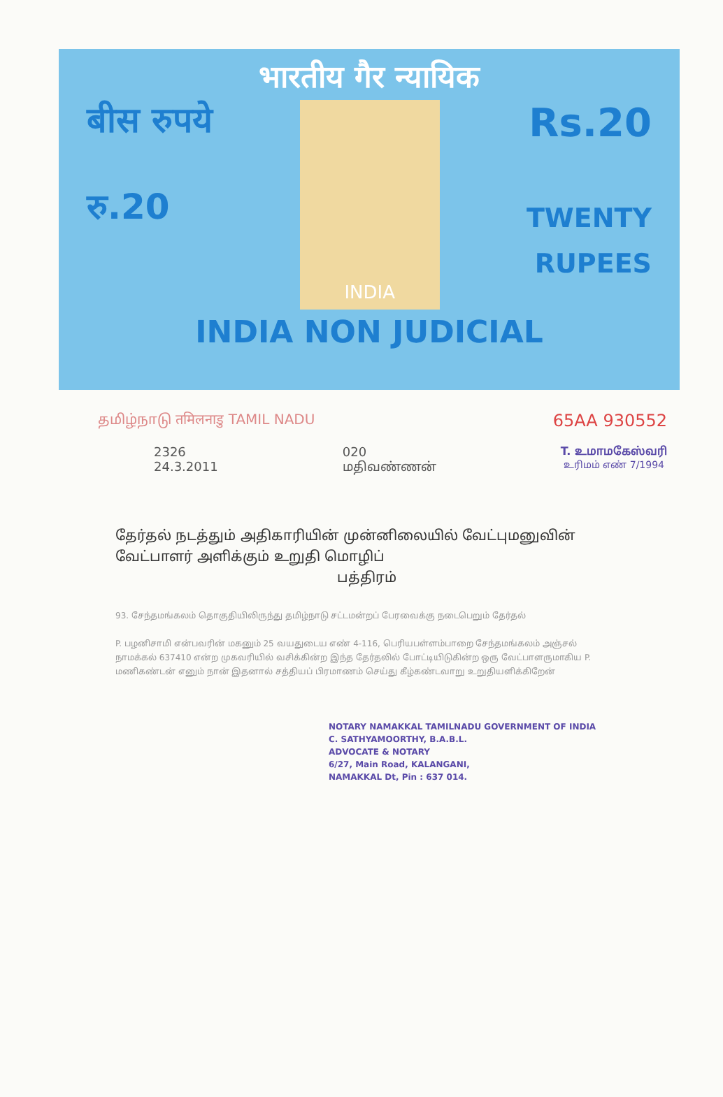भारतीय गैर न्यायिक
बीस रुपये
रु.20
INDIA
Rs.20
TWENTY
RUPEES
INDIA NON JUDICIAL
தமிழ்நாடு तमिलनाडु TAMIL NADU
65AA 930552
2326
24.3.2011
020
மதிவண்ணன்
T. உமாமகேஸ்வரி
உரிமம் எண் 7/1994
தேர்தல் நடத்தும் அதிகாரியின் முன்னிலையில் வேட்புமனுவின் வேட்பாளர் அளிக்கும் உறுதி மொழிப்
பத்திரம்
93. சேந்தமங்கலம் தொகுதியிலிருந்து தமிழ்நாடு சட்டமன்றப் பேரவைக்கு நடைபெறும் தேர்தல்
P. பழனிசாமி என்பவரின் மகனும் 25 வயதுடைய எண் 4-116, பெரியபள்ளம்பாறை சேந்தமங்கலம் அஞ்சல் நாமக்கல் 637410 என்ற முகவரியில் வசிக்கின்ற இந்த தேர்தலில் போட்டியிடுகின்ற ஒரு வேட்பாளருமாகிய P. மணிகண்டன் எனும் நான் இதனால் சத்தியப் பிரமாணம் செய்து கீழ்கண்டவாறு உறுதியளிக்கிறேன்
NOTARY NAMAKKAL TAMILNADU GOVERNMENT OF INDIA
C. SATHYAMOORTHY, B.A.B.L.
ADVOCATE & NOTARY
6/27, Main Road, KALANGANI,
NAMAKKAL Dt, Pin : 637 014.